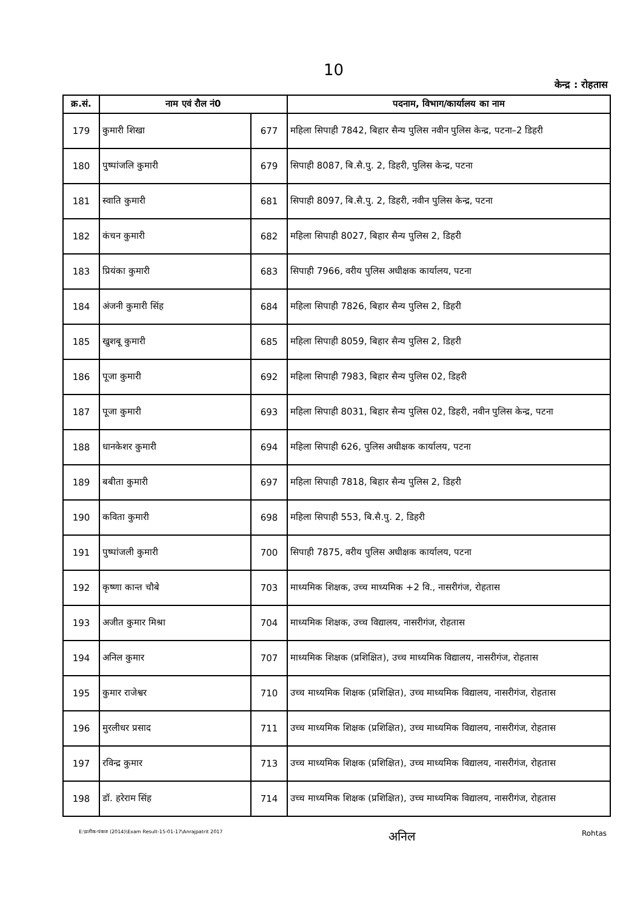10
केन्द्र : रोहतास
| क्र.सं. | नाम एवं रौल नं0 | | पदनाम, विभाग/कार्यालय का नाम |
| --- | --- | --- | --- |
| 179 | कुमारी शिखा | 677 | महिला सिपाही 7842, बिहार सैन्य पुलिस नवीन पुलिस केन्द्र, पटना–2 डिहरी |
| 180 | पुष्पांजलि कुमारी | 679 | सिपाही 8087, बि.सै.पु. 2, डिहरी, पुलिस केन्द्र, पटना |
| 181 | स्वाति कुमारी | 681 | सिपाही 8097, बि.सै.पु. 2, डिहरी, नवीन पुलिस केन्द्र, पटना |
| 182 | कंचन कुमारी | 682 | महिला सिपाही 8027, बिहार सैन्य पुलिस 2, डिहरी |
| 183 | प्रियंका कुमारी | 683 | सिपाही 7966, वरीय पुलिस अधीक्षक कार्यालय, पटना |
| 184 | अंजनी कुमारी सिंह | 684 | महिला सिपाही 7826, बिहार सैन्य पुलिस 2, डिहरी |
| 185 | खुशबू कुमारी | 685 | महिला सिपाही 8059, बिहार सैन्य पुलिस 2, डिहरी |
| 186 | पूजा कुमारी | 692 | महिला सिपाही 7983, बिहार सैन्य पुलिस 02, डिहरी |
| 187 | पूजा कुमारी | 693 | महिला सिपाही 8031, बिहार सैन्य पुलिस 02, डिहरी, नवीन पुलिस केन्द्र, पटना |
| 188 | धानकेशर कुमारी | 694 | महिला सिपाही 626, पुलिस अधीक्षक कार्यालय, पटना |
| 189 | बबीता कुमारी | 697 | महिला सिपाही 7818, बिहार सैन्य पुलिस 2, डिहरी |
| 190 | कविता कुमारी | 698 | महिला सिपाही 553, बि.सै.पु. 2, डिहरी |
| 191 | पुष्पांजली कुमारी | 700 | सिपाही 7875, वरीय पुलिस अधीक्षक कार्यालय, पटना |
| 192 | कृष्णा कान्त चौबे | 703 | माध्यमिक शिक्षक, उच्च माध्यमिक +2 वि., नासरीगंज, रोहतास |
| 193 | अजीत कुमार मिश्रा | 704 | माध्यमिक शिक्षक, उच्च विद्यालय, नासरीगंज, रोहतास |
| 194 | अनिल कुमार | 707 | माध्यमिक शिक्षक (प्रशिक्षित), उच्च माध्यमिक विद्यालय, नासरीगंज, रोहतास |
| 195 | कुमार राजेश्वर | 710 | उच्च माध्यमिक शिक्षक (प्रशिक्षित), उच्च माध्यमिक विद्यालय, नासरीगंज, रोहतास |
| 196 | मुरलीधर प्रसाद | 711 | उच्च माध्यमिक शिक्षक (प्रशिक्षित), उच्च माध्यमिक विद्यालय, नासरीगंज, रोहतास |
| 197 | रविन्द्र कुमार | 713 | उच्च माध्यमिक शिक्षक (प्रशिक्षित), उच्च माध्यमिक विद्यालय, नासरीगंज, रोहतास |
| 198 | डॉ. हरेराम सिंह | 714 | उच्च माध्यमिक शिक्षक (प्रशिक्षित), उच्च माध्यमिक विद्यालय, नासरीगंज, रोहतास |
E:\प्रतीक-पंकज (2014)\Exam Result-15-01-17\Anrajpatrit 2017 अनिल Rohtas